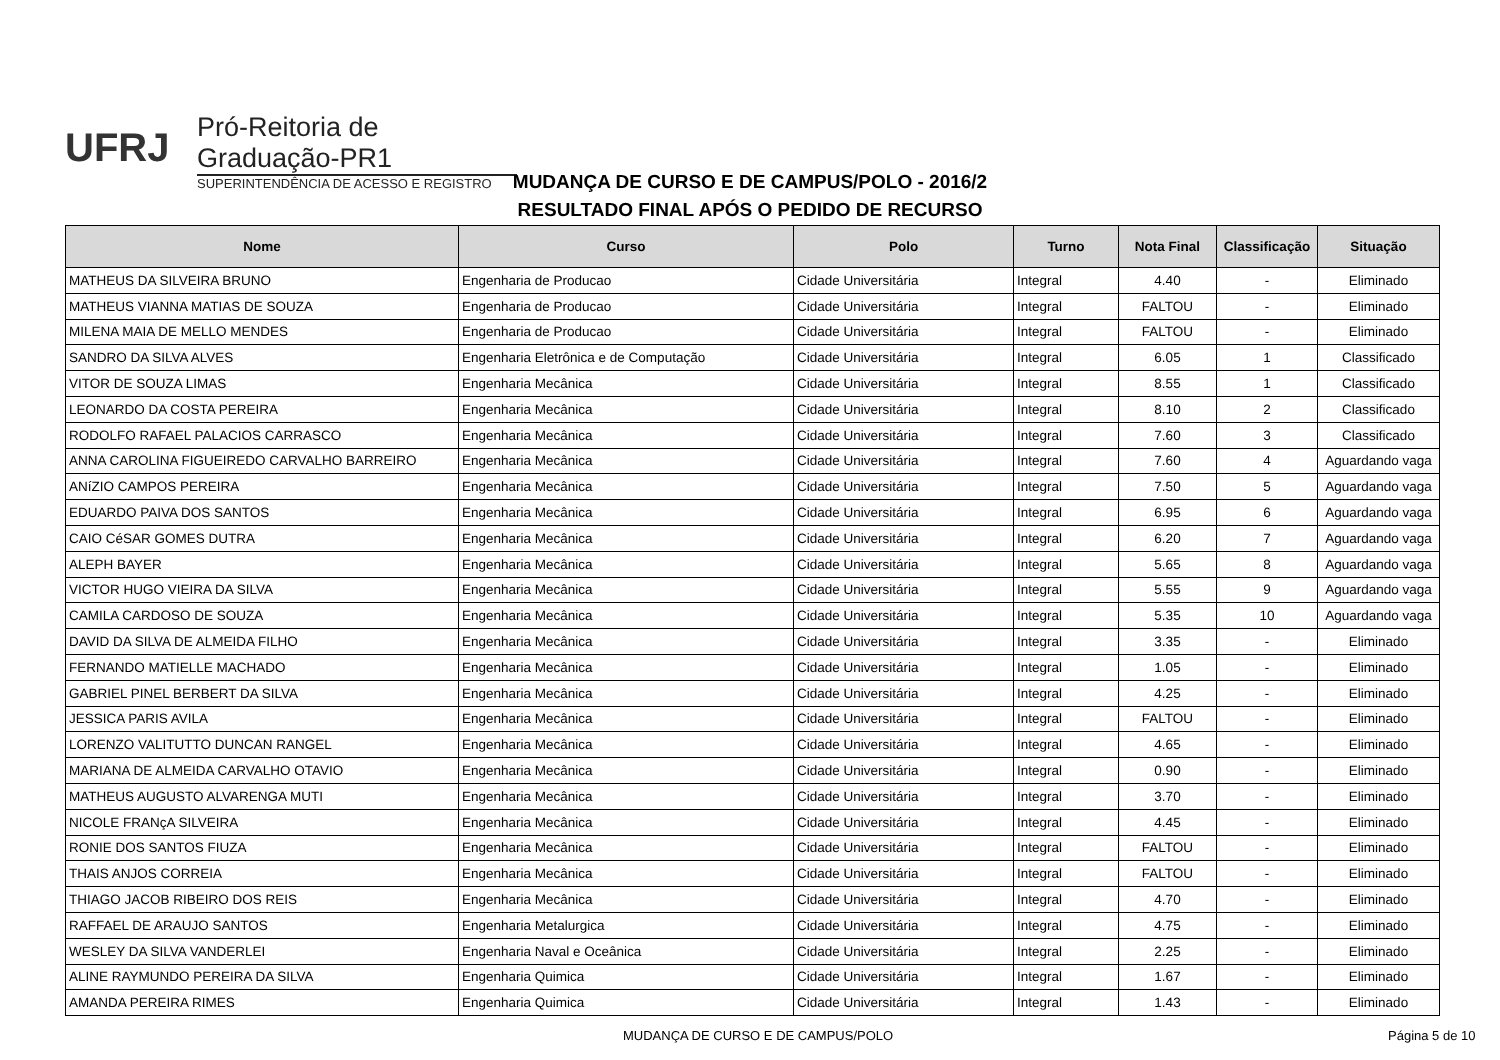UFRJ
Pró-Reitoria de Graduação-PR1
SUPERINTENDÊNCIA DE ACESSO E REGISTRO
MUDANÇA DE CURSO E DE CAMPUS/POLO - 2016/2
RESULTADO FINAL APÓS O PEDIDO DE RECURSO
| Nome | Curso | Polo | Turno | Nota Final | Classificação | Situação |
| --- | --- | --- | --- | --- | --- | --- |
| MATHEUS DA SILVEIRA BRUNO | Engenharia de Producao | Cidade Universitária | Integral | 4.40 | - | Eliminado |
| MATHEUS VIANNA MATIAS DE SOUZA | Engenharia de Producao | Cidade Universitária | Integral | FALTOU | - | Eliminado |
| MILENA MAIA DE MELLO MENDES | Engenharia de Producao | Cidade Universitária | Integral | FALTOU | - | Eliminado |
| SANDRO DA SILVA ALVES | Engenharia Eletrônica e de Computação | Cidade Universitária | Integral | 6.05 | 1 | Classificado |
| VITOR DE SOUZA LIMAS | Engenharia Mecânica | Cidade Universitária | Integral | 8.55 | 1 | Classificado |
| LEONARDO DA COSTA PEREIRA | Engenharia Mecânica | Cidade Universitária | Integral | 8.10 | 2 | Classificado |
| RODOLFO RAFAEL PALACIOS CARRASCO | Engenharia Mecânica | Cidade Universitária | Integral | 7.60 | 3 | Classificado |
| ANNA CAROLINA FIGUEIREDO CARVALHO BARREIRO | Engenharia Mecânica | Cidade Universitária | Integral | 7.60 | 4 | Aguardando vaga |
| ANíZIO CAMPOS PEREIRA | Engenharia Mecânica | Cidade Universitária | Integral | 7.50 | 5 | Aguardando vaga |
| EDUARDO PAIVA DOS SANTOS | Engenharia Mecânica | Cidade Universitária | Integral | 6.95 | 6 | Aguardando vaga |
| CAIO CéSAR GOMES DUTRA | Engenharia Mecânica | Cidade Universitária | Integral | 6.20 | 7 | Aguardando vaga |
| ALEPH BAYER | Engenharia Mecânica | Cidade Universitária | Integral | 5.65 | 8 | Aguardando vaga |
| VICTOR HUGO VIEIRA DA SILVA | Engenharia Mecânica | Cidade Universitária | Integral | 5.55 | 9 | Aguardando vaga |
| CAMILA CARDOSO DE SOUZA | Engenharia Mecânica | Cidade Universitária | Integral | 5.35 | 10 | Aguardando vaga |
| DAVID DA SILVA DE ALMEIDA FILHO | Engenharia Mecânica | Cidade Universitária | Integral | 3.35 | - | Eliminado |
| FERNANDO MATIELLE MACHADO | Engenharia Mecânica | Cidade Universitária | Integral | 1.05 | - | Eliminado |
| GABRIEL PINEL BERBERT DA SILVA | Engenharia Mecânica | Cidade Universitária | Integral | 4.25 | - | Eliminado |
| JESSICA PARIS AVILA | Engenharia Mecânica | Cidade Universitária | Integral | FALTOU | - | Eliminado |
| LORENZO VALITUTTO DUNCAN RANGEL | Engenharia Mecânica | Cidade Universitária | Integral | 4.65 | - | Eliminado |
| MARIANA DE ALMEIDA CARVALHO OTAVIO | Engenharia Mecânica | Cidade Universitária | Integral | 0.90 | - | Eliminado |
| MATHEUS AUGUSTO ALVARENGA MUTI | Engenharia Mecânica | Cidade Universitária | Integral | 3.70 | - | Eliminado |
| NICOLE FRANçA SILVEIRA | Engenharia Mecânica | Cidade Universitária | Integral | 4.45 | - | Eliminado |
| RONIE DOS SANTOS FIUZA | Engenharia Mecânica | Cidade Universitária | Integral | FALTOU | - | Eliminado |
| THAIS ANJOS CORREIA | Engenharia Mecânica | Cidade Universitária | Integral | FALTOU | - | Eliminado |
| THIAGO JACOB RIBEIRO DOS REIS | Engenharia Mecânica | Cidade Universitária | Integral | 4.70 | - | Eliminado |
| RAFFAEL DE ARAUJO SANTOS | Engenharia Metalurgica | Cidade Universitária | Integral | 4.75 | - | Eliminado |
| WESLEY DA SILVA VANDERLEI | Engenharia Naval e Oceânica | Cidade Universitária | Integral | 2.25 | - | Eliminado |
| ALINE RAYMUNDO PEREIRA DA SILVA | Engenharia Quimica | Cidade Universitária | Integral | 1.67 | - | Eliminado |
| AMANDA PEREIRA RIMES | Engenharia Quimica | Cidade Universitária | Integral | 1.43 | - | Eliminado |
MUDANÇA DE CURSO E DE CAMPUS/POLO Página 5 de 10